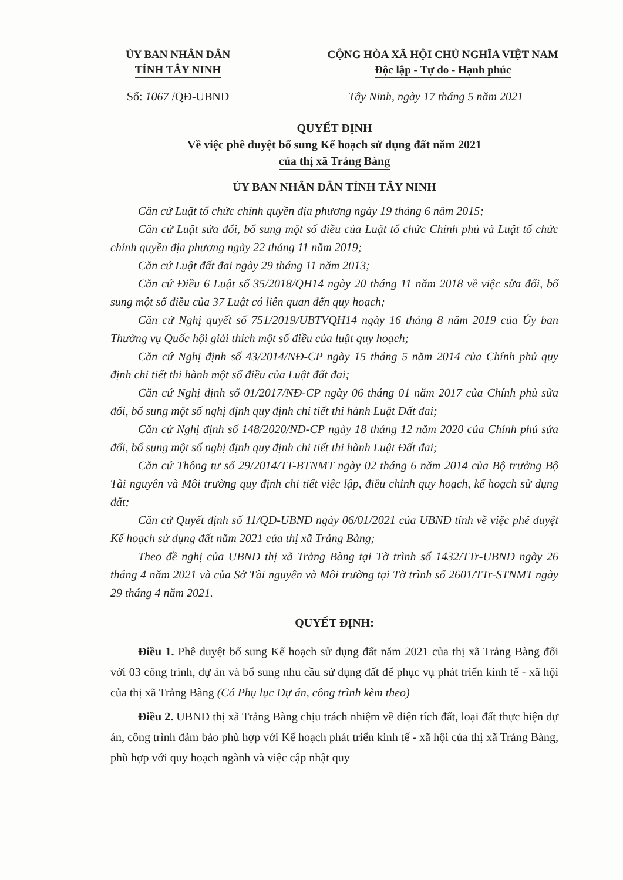ỦY BAN NHÂN DÂN
TỈNH TÂY NINH
CỘNG HÒA XÃ HỘI CHỦ NGHĨA VIỆT NAM
Độc lập - Tự do - Hạnh phúc
Số: 1067 /QĐ-UBND Tây Ninh, ngày 17 tháng 5 năm 2021
QUYẾT ĐỊNH
Về việc phê duyệt bổ sung Kế hoạch sử dụng đất năm 2021
của thị xã Trảng Bàng
ỦY BAN NHÂN DÂN TỈNH TÂY NINH
Căn cứ Luật tổ chức chính quyền địa phương ngày 19 tháng 6 năm 2015;
Căn cứ Luật sửa đổi, bổ sung một số điều của Luật tổ chức Chính phủ và Luật tổ chức chính quyền địa phương ngày 22 tháng 11 năm 2019;
Căn cứ Luật đất đai ngày 29 tháng 11 năm 2013;
Căn cứ Điều 6 Luật số 35/2018/QH14 ngày 20 tháng 11 năm 2018 về việc sửa đổi, bổ sung một số điều của 37 Luật có liên quan đến quy hoạch;
Căn cứ Nghị quyết số 751/2019/UBTVQH14 ngày 16 tháng 8 năm 2019 của Ủy ban Thường vụ Quốc hội giải thích một số điều của luật quy hoạch;
Căn cứ Nghị định số 43/2014/NĐ-CP ngày 15 tháng 5 năm 2014 của Chính phủ quy định chi tiết thi hành một số điều của Luật đất đai;
Căn cứ Nghị định số 01/2017/NĐ-CP ngày 06 tháng 01 năm 2017 của Chính phủ sửa đổi, bổ sung một số nghị định quy định chi tiết thi hành Luật Đất đai;
Căn cứ Nghị định số 148/2020/NĐ-CP ngày 18 tháng 12 năm 2020 của Chính phủ sửa đổi, bổ sung một số nghị định quy định chi tiết thi hành Luật Đất đai;
Căn cứ Thông tư số 29/2014/TT-BTNMT ngày 02 tháng 6 năm 2014 của Bộ trưởng Bộ Tài nguyên và Môi trường quy định chi tiết việc lập, điều chỉnh quy hoạch, kế hoạch sử dụng đất;
Căn cứ Quyết định số 11/QĐ-UBND ngày 06/01/2021 của UBND tỉnh về việc phê duyệt Kế hoạch sử dụng đất năm 2021 của thị xã Trảng Bàng;
Theo đề nghị của UBND thị xã Trảng Bàng tại Tờ trình số 1432/TTr-UBND ngày 26 tháng 4 năm 2021 và của Sở Tài nguyên và Môi trường tại Tờ trình số 2601/TTr-STNMT ngày 29 tháng 4 năm 2021.
QUYẾT ĐỊNH:
Điều 1. Phê duyệt bổ sung Kế hoạch sử dụng đất năm 2021 của thị xã Trảng Bàng đối với 03 công trình, dự án và bổ sung nhu cầu sử dụng đất để phục vụ phát triển kinh tế - xã hội của thị xã Trảng Bàng (Có Phụ lục Dự án, công trình kèm theo)
Điều 2. UBND thị xã Trảng Bàng chịu trách nhiệm về diện tích đất, loại đất thực hiện dự án, công trình đảm bảo phù hợp với Kế hoạch phát triển kinh tế - xã hội của thị xã Trảng Bàng, phù hợp với quy hoạch ngành và việc cập nhật quy